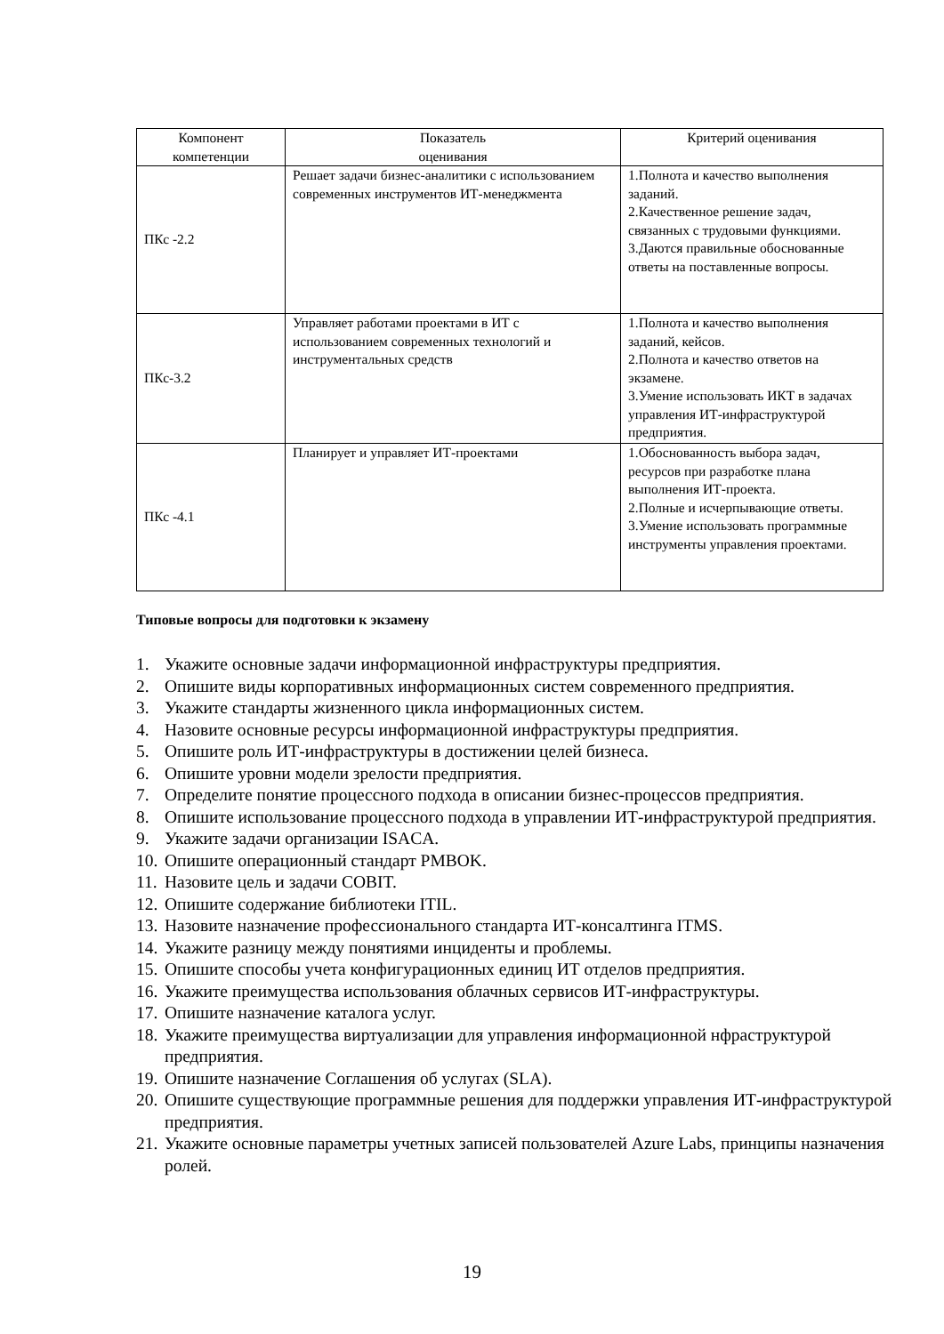| Компонент компетенции | Показатель оценивания | Критерий оценивания |
| --- | --- | --- |
| ПКс -2.2 | Решает задачи бизнес-аналитики с использованием современных инструментов ИТ-менеджмента | 1.Полнота и качество выполнения заданий. 2.Качественное решение задач, связанных с трудовыми функциями. 3.Даются правильные обоснованные ответы на поставленные вопросы. |
| ПКс-3.2 | Управляет работами проектами в ИТ с использованием современных технологий и инструментальных средств | 1.Полнота и качество выполнения заданий, кейсов. 2.Полнота и качество ответов на экзамене. 3.Умение использовать ИКТ в задачах управления ИТ-инфраструктурой предприятия. |
| ПКс -4.1 | Планирует и управляет ИТ-проектами | 1.Обоснованность выбора задач, ресурсов при разработке плана выполнения ИТ-проекта. 2.Полные и исчерпывающие ответы. 3.Умение использовать программные инструменты управления проектами. |
Типовые вопросы для подготовки к экзамену
1. Укажите основные задачи информационной инфраструктуры предприятия.
2. Опишите виды корпоративных информационных систем современного предприятия.
3. Укажите стандарты жизненного цикла информационных систем.
4. Назовите основные ресурсы информационной инфраструктуры предприятия.
5. Опишите роль ИТ-инфраструктуры в достижении целей бизнеса.
6. Опишите уровни модели зрелости предприятия.
7. Определите понятие процессного подхода в описании бизнес-процессов предприятия.
8. Опишите использование процессного подхода в управлении ИТ-инфраструктурой предприятия.
9. Укажите задачи организации ISACA.
10. Опишите операционный стандарт PMBOK.
11. Назовите цель и задачи COBIT.
12. Опишите содержание библиотеки ITIL.
13. Назовите назначение профессионального стандарта ИТ-консалтинга ITMS.
14. Укажите разницу между понятиями инциденты и проблемы.
15. Опишите способы учета конфигурационных единиц ИТ отделов предприятия.
16. Укажите преимущества использования облачных сервисов ИТ-инфраструктуры.
17. Опишите назначение каталога услуг.
18. Укажите преимущества виртуализации для управления информационной нфраструктурой предприятия.
19. Опишите назначение Соглашения об услугах (SLA).
20. Опишите существующие программные решения для поддержки управления ИТ-инфраструктурой предприятия.
21. Укажите основные параметры учетных записей пользователей Azure Labs, принципы назначения ролей.
19